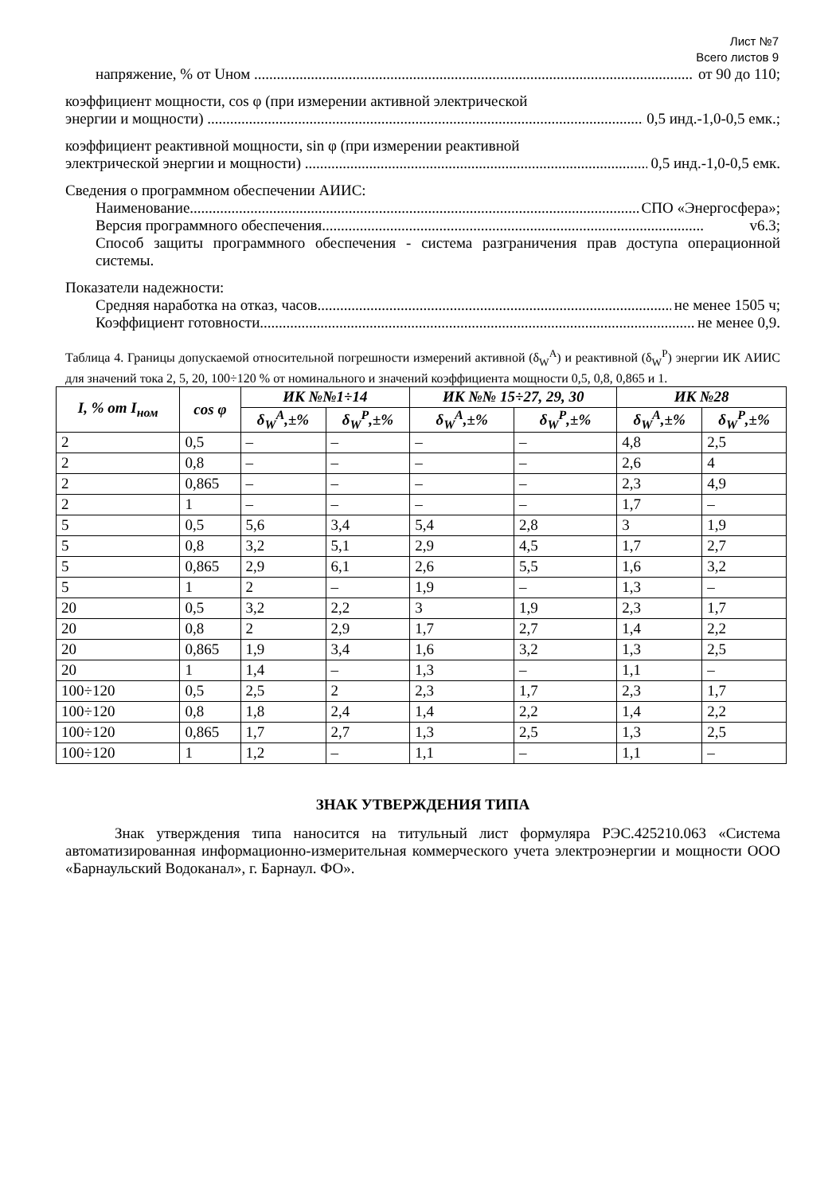Лист №7
Всего листов 9
напряжение, % от Uном .................................................................................................................... от 90 до 110;
коэффициент мощности, cos φ (при измерении активной электрической
энергии и мощности) ...................................................................................................................... 0,5 инд.-1,0-0,5 емк.;
коэффициент реактивной мощности, sin φ (при измерении реактивной
электрической энергии и мощности) .................................................................................................. 0,5 инд.-1,0-0,5 емк.
Сведения о программном обеспечении АИИС:
Наименование................................................................................................................................. СПО «Энергосфера»;
Версия программного обеспечения..................................................................................................... v6.3;
Способ защиты программного обеспечения - система разграничения прав доступа операционной системы.
Показатели надежности:
Средняя наработка на отказ, часов..................................................................................................... не менее 1505 ч;
Коэффициент готовности..................................................................................................................... не менее 0,9.
Таблица 4. Границы допускаемой относительной погрешности измерений активной (δ<sub>W</sub><sup>A</sup>) и реактивной (δ<sub>W</sub><sup>P</sup>) энергии ИК АИИС для значений тока 2, 5, 20, 100÷120 % от номинального и значений коэффициента мощности 0,5, 0,8, 0,865 и 1.
| I, % от I<sub>ном</sub> | cos φ | ИК №№1÷14 | | ИК №№ 15÷27, 29, 30 | | ИК №28 | |
| --- | --- | --- | --- | --- | --- | --- | --- |
| | | δ<sub>W</sub><sup>A</sup>,±% | δ<sub>W</sub><sup>P</sup>,±% | δ<sub>W</sub><sup>A</sup>,±% | δ<sub>W</sub><sup>P</sup>,±% | δ<sub>W</sub><sup>A</sup>,±% | δ<sub>W</sub><sup>P</sup>,±% |
| 2 | 0,5 | – | – | – | – | 4,8 | 2,5 |
| 2 | 0,8 | – | – | – | – | 2,6 | 4 |
| 2 | 0,865 | – | – | – | – | 2,3 | 4,9 |
| 2 | 1 | – | – | – | – | 1,7 | – |
| 5 | 0,5 | 5,6 | 3,4 | 5,4 | 2,8 | 3 | 1,9 |
| 5 | 0,8 | 3,2 | 5,1 | 2,9 | 4,5 | 1,7 | 2,7 |
| 5 | 0,865 | 2,9 | 6,1 | 2,6 | 5,5 | 1,6 | 3,2 |
| 5 | 1 | 2 | – | 1,9 | – | 1,3 | – |
| 20 | 0,5 | 3,2 | 2,2 | 3 | 1,9 | 2,3 | 1,7 |
| 20 | 0,8 | 2 | 2,9 | 1,7 | 2,7 | 1,4 | 2,2 |
| 20 | 0,865 | 1,9 | 3,4 | 1,6 | 3,2 | 1,3 | 2,5 |
| 20 | 1 | 1,4 | – | 1,3 | – | 1,1 | – |
| 100÷120 | 0,5 | 2,5 | 2 | 2,3 | 1,7 | 2,3 | 1,7 |
| 100÷120 | 0,8 | 1,8 | 2,4 | 1,4 | 2,2 | 1,4 | 2,2 |
| 100÷120 | 0,865 | 1,7 | 2,7 | 1,3 | 2,5 | 1,3 | 2,5 |
| 100÷120 | 1 | 1,2 | – | 1,1 | – | 1,1 | – |
ЗНАК УТВЕРЖДЕНИЯ ТИПА
Знак утверждения типа наносится на титульный лист формуляра РЭС.425210.063 «Система автоматизированная информационно-измерительная коммерческого учета электроэнергии и мощности ООО «Барнаульский Водоканал», г. Барнаул. ФО».